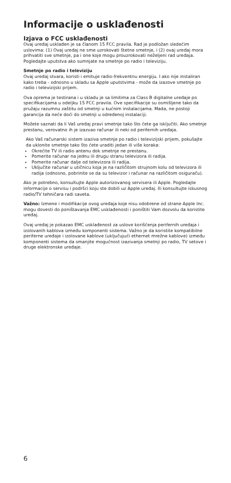Informacije o usklađenosti
Izjava o FCC usklađenosti
Ovaj uređaj usklađen je sa članom 15 FCC pravila. Rad je podložan sledećim uslovima: (1) Ovaj uređaj ne sme uzrokovati štetne smetnje, i (2) ovaj uređaj mora prihvatiti sve smetnje, pa i one koje mogu prouzrokovati neželjeni rad uređaja. Pogledajte uputstva ako sumnjate na smetnje po radio i televiziju.
Smetnje po radio i televiziju
Ovaj uređaj stvara, koristi i emituje radio-frekventnu energiju. I ako nije instaliran kako treba - odnosno u skladu sa Apple uputstvima - može da izazove smetnje po radio i televizijski prijem.
Ova oprema je testirana i u skladu je sa limitima za Class B digitalne uređaje po specifikacijama u odeljku 15 FCC pravila. Ove specifikacije su osmišljene tako da pružaju razumnu zaštitu od smetnji u kućnim instalacijama. Mada, ne postoji garancija da neće doći do smetnji u određenoj instalaciji.
Možete saznati da li Vaš uređaj pravi smetnje tako što ćete ga isključiti. Ako smetnje prestanu, verovatno ih je izazvao računar ili neki od perifernih uređaja.
Ako Vaš računarski sistem izaziva smetnje po radio i televizijski prijem, pokušajte da uklonite smetnje tako što ćete uraditi jedan ili više koraka:
Okrećite TV ili radio antenu dok smetnje ne prestanu.
Pomerite računar na jednu ili drugu stranu televizora ili radija.
Pomerite računar dalje od televizora ili radija.
Uključite računar u utičnicu koja je na različitom strujnom kolu od televizora ili radija (odnosno, pobrinite se da su televizor i računar na različitom osiguraču).
Ako je potrebno, konsultujte Apple autorizovanog servisera ili Apple. Pogledajte informacije o servisu i podršci koju ste dobili uz Apple uređaj. Ili konsultujte iskusnog radio/TV tehničara radi saveta.
Važno: Izmene i modifikacije ovog uređaja koje nisu odobrene od strane Apple Inc. mogu dovesti do poništavanja EMC usklađenosti i poništiti Vam dozvolu da koristite uređaj.
Ovaj uređaj je pokazao EMC usklađenost za uslove korišćenja perifernih uređaja i izolovanih kablova između komponenti sistema. Važno je da koristite kompatibilne periferne uređaje i izolovane kablove (uključujući ethernet mrežne kablove) između komponenti sistema da smanjite mogućnost izazivanja smetnji po radio, TV setove i druge elektronske uređaje.
6